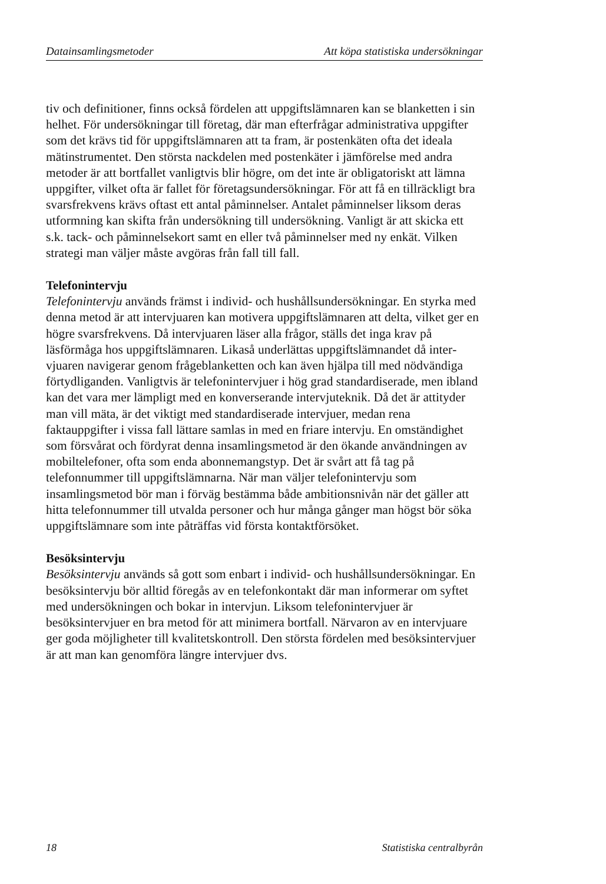Datainsamlingsmetoder Att köpa statistiska undersökningar
tiv och definitioner, finns också fördelen att uppgiftslämnaren kan se blanketten i sin helhet. För undersökningar till företag, där man efterfrågar administrativa uppgifter som det krävs tid för uppgifts­lämnaren att ta fram, är postenkäten ofta det ideala mätinstrumentet. Den största nackdelen med postenkäter i jämförelse med andra meto­der är att bortfallet vanligtvis blir högre, om det inte är obligatoriskt att lämna uppgifter, vilket ofta är fallet för företagsundersökningar. För att få en tillräckligt bra svarsfrekvens krävs oftast ett antal på­minnelser. Antalet påminnelser liksom deras utformning kan skifta från undersökning till undersökning. Vanligt är att skicka ett s.k. tack- och påminnelsekort samt en eller två påminnelser med ny enkät. Vilken strategi man väljer måste avgöras från fall till fall.
Telefonintervju
Telefonintervju används främst i individ- och hushållsundersökningar. En styrka med denna metod är att intervjuaren kan motivera upp­giftslämnaren att delta, vilket ger en högre svarsfrekvens. Då inter­vjuaren läser alla frågor, ställs det inga krav på läsförmåga hos uppgiftslämnaren. Likaså underlättas uppgiftslämnandet då inter­vjuaren navigerar genom frågeblanketten och kan även hjälpa till med nödvändiga förtydliganden. Vanligtvis är telefonintervjuer i hög grad standardiserade, men ibland kan det vara mer lämpligt med en konverserande intervjuteknik. Då det är attityder man vill mäta, är det viktigt med standardiserade intervjuer, medan rena faktauppgifter i vissa fall lättare samlas in med en friare intervju. En omständighet som försvårat och fördyrat denna insamlingsmetod är den ökande användningen av mobiltelefoner, ofta som enda abonne­mangstyp. Det är svårt att få tag på telefonnummer till uppgifts­lämnarna. När man väljer telefonintervju som insamlingsmetod bör man i förväg bestämma både ambitionsnivån när det gäller att hitta telefonnummer till utvalda personer och hur många gånger man högst bör söka uppgiftslämnare som inte påträffas vid första kontaktförsöket.
Besöksintervju
Besöksintervju används så gott som enbart i individ- och hushålls­undersökningar. En besöksintervju bör alltid föregås av en telefon­kontakt där man informerar om syftet med undersökningen och bokar in intervjun. Liksom telefonintervjuer är besöksintervjuer en bra metod för att minimera bortfall. Närvaron av en intervjuare ger goda möjligheter till kvalitetskontroll. Den största fördelen med besöksintervjuer är att man kan genomföra längre intervjuer dvs.
18 Statistiska centralbyrån